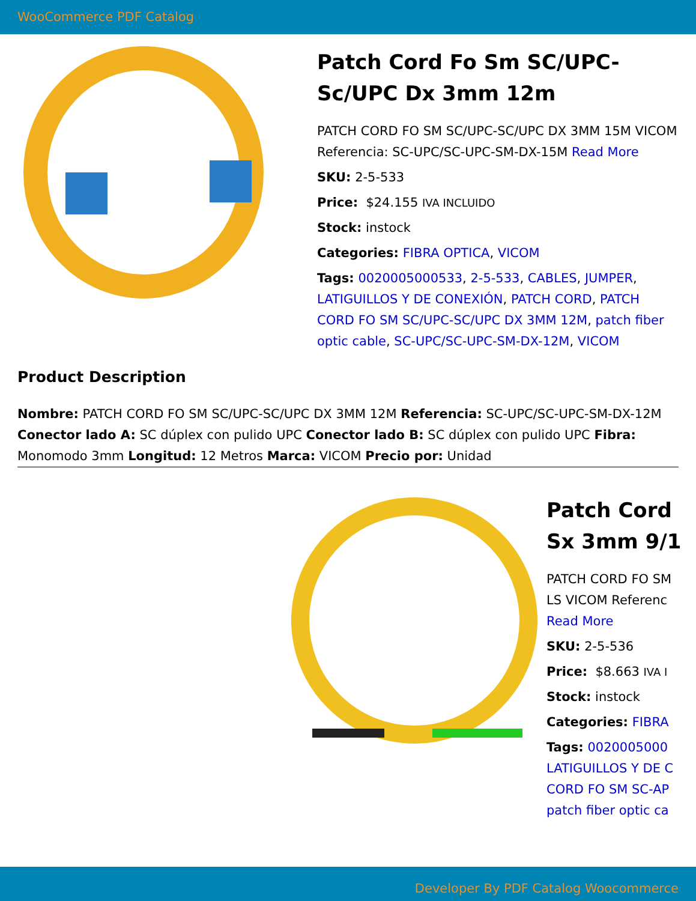WooCommerce PDF Catalog
Patch Cord Fo Sm SC/UPC-Sc/UPC Dx 3mm 12m
PATCH CORD FO SM SC/UPC-SC/UPC DX 3MM 15M VICOM Referencia: SC-UPC/SC-UPC-SM-DX-15M Read More
SKU: 2-5-533
Price: $24.155 IVA INCLUIDO
Stock: instock
Categories: FIBRA OPTICA, VICOM
Tags: 0020005000533, 2-5-533, CABLES, JUMPER, LATIGUILLOS Y DE CONEXIÓN, PATCH CORD, PATCH CORD FO SM SC/UPC-SC/UPC DX 3MM 12M, patch fiber optic cable, SC-UPC/SC-UPC-SM-DX-12M, VICOM
Product Description
Nombre: PATCH CORD FO SM SC/UPC-SC/UPC DX 3MM 12M Referencia: SC-UPC/SC-UPC-SM-DX-12M Conector lado A: SC dúplex con pulido UPC Conector lado B: SC dúplex con pulido UPC Fibra: Monomodo 3mm Longitud: 12 Metros Marca: VICOM Precio por: Unidad
Patch Cord
Sx 3mm 9/1
PATCH CORD FO SM
LS VICOM Referenc
Read More
SKU: 2-5-536
Price: $8.663 IVA I
Stock: instock
Categories: FIBRA
Tags: 0020005000
LATIGUILLOS Y DE C
CORD FO SM SC-AP
patch fiber optic ca
Developer By PDF Catalog Woocommerce